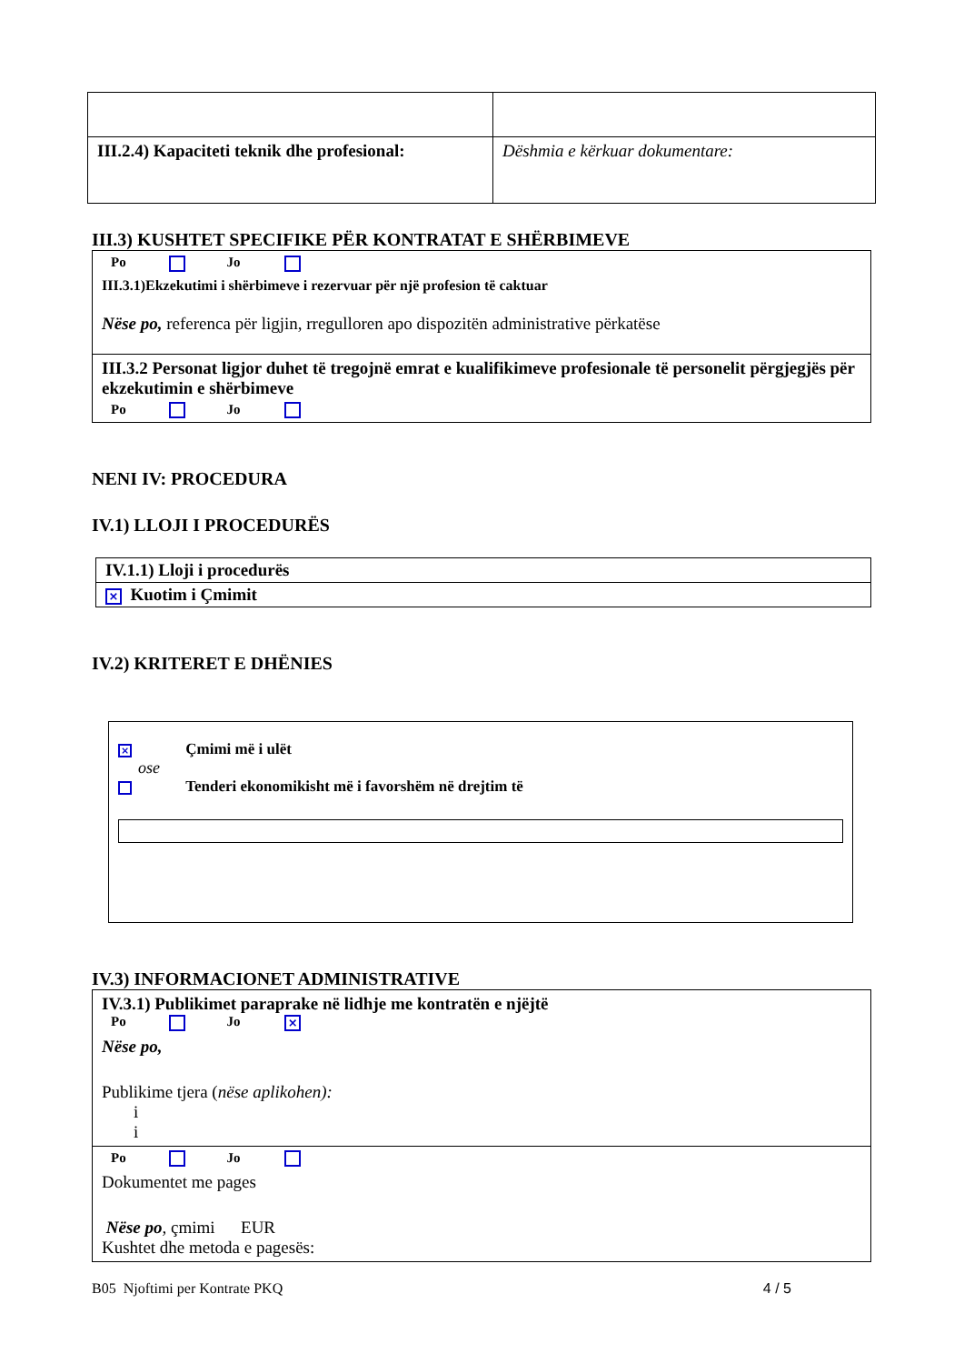| III.2.4) Kapaciteti teknik dhe profesional: | Dëshmia e kërkuar dokumentare: |
III.3) KUSHTET SPECIFIKE PËR KONTRATAT E SHËRBIMEVE
Po Jo
III.3.1)Ekzekutimi i shërbimeve i rezervuar për një profesion të caktuar
Nëse po, referenca për ligjin, rregulloren apo dispozitën administrative përkatëse
III.3.2 Personat ligjor duhet të tregojnë emrat e kualifikimeve profesionale të personelit përgjegjës për ekzekutimin e shërbimeve
Po Jo
NENI IV: PROCEDURA
IV.1) LLOJI I PROCEDURËS
IV.1.1) Lloji i procedurës
× Kuotim i Çmimit
IV.2) KRITERET E DHËNIES
× Çmimi më i ulët
ose
Tenderi ekonomikisht më i favorshëm në drejtim të
IV.3) INFORMACIONET ADMINISTRATIVE
IV.3.1) Publikimet paraprake në lidhje me kontratën e njëjtë
Po Jo ×
Nëse po,
Publikime tjera (nëse aplikohen):
i
i
Po Jo
Dokumentet me pages
Nëse po, çmimi EUR
Kushtet dhe metoda e pagesës:
B05 Njoftimi per Kontrate PKQ 4 / 5